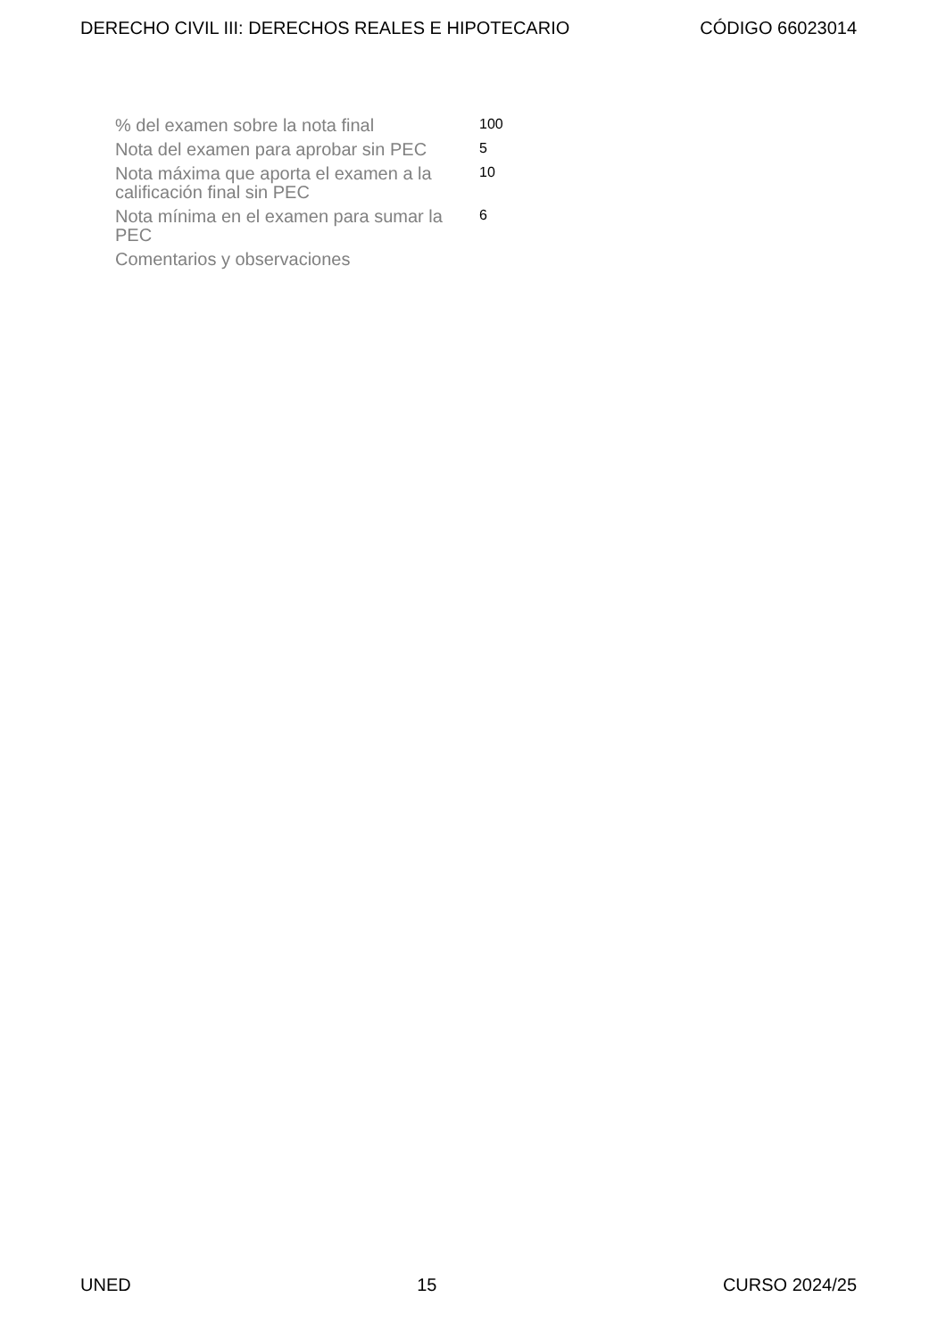DERECHO CIVIL III: DERECHOS REALES E HIPOTECARIO CÓDIGO 66023014
| % del examen sobre la nota final | 100 |
| Nota del examen para aprobar sin PEC | 5 |
| Nota máxima que aporta el examen a la calificación final sin PEC | 10 |
| Nota mínima en el examen para sumar la PEC | 6 |
| Comentarios y observaciones | |
UNED 15 CURSO 2024/25